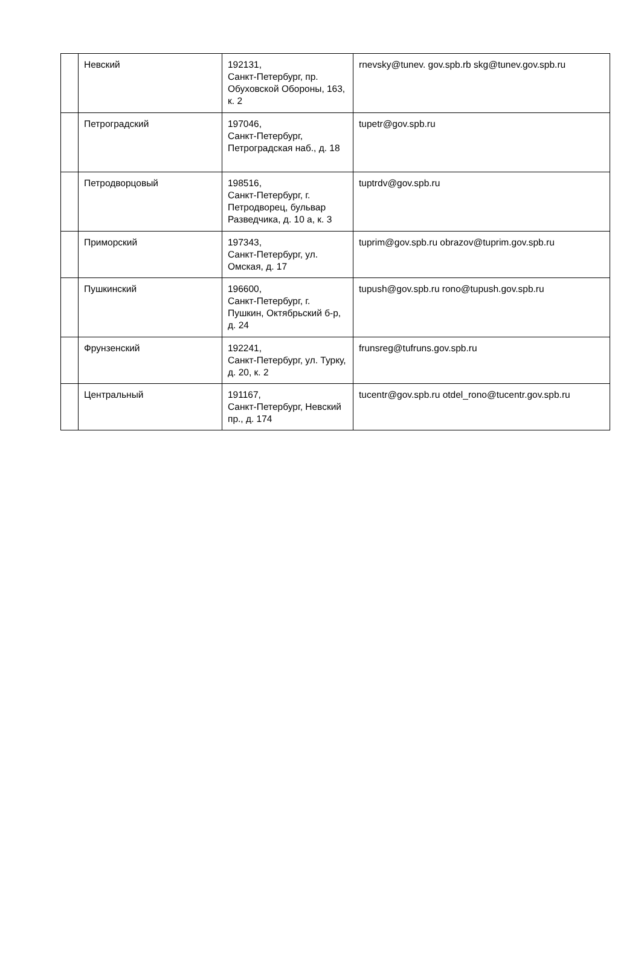| | Невский | 192131, Санкт-Петербург, пр. Обуховской Обороны, 163, к. 2 | rnevsky@tunev. gov.spb.rb skg@tunev.gov.spb.ru |
| | Петроградский | 197046, Санкт-Петербург, Петроградская наб., д. 18 | tupetr@gov.spb.ru |
| | Петродворцовый | 198516, Санкт-Петербург, г. Петродворец, бульвар Разведчика, д. 10 а, к. 3 | tuptrdv@gov.spb.ru |
| | Приморский | 197343, Санкт-Петербург, ул. Омская, д. 17 | tuprim@gov.spb.ru obrazov@tuprim.gov.spb.ru |
| | Пушкинский | 196600, Санкт-Петербург, г. Пушкин, Октябрьский б-р, д. 24 | tupush@gov.spb.ru rono@tupush.gov.spb.ru |
| | Фрунзенский | 192241, Санкт-Петербург, ул. Турку, д. 20, к. 2 | frunsreg@tufruns.gov.spb.ru |
| | Центральный | 191167, Санкт-Петербург, Невский пр., д. 174 | tucentr@gov.spb.ru otdel_rono@tucentr.gov.spb.ru |